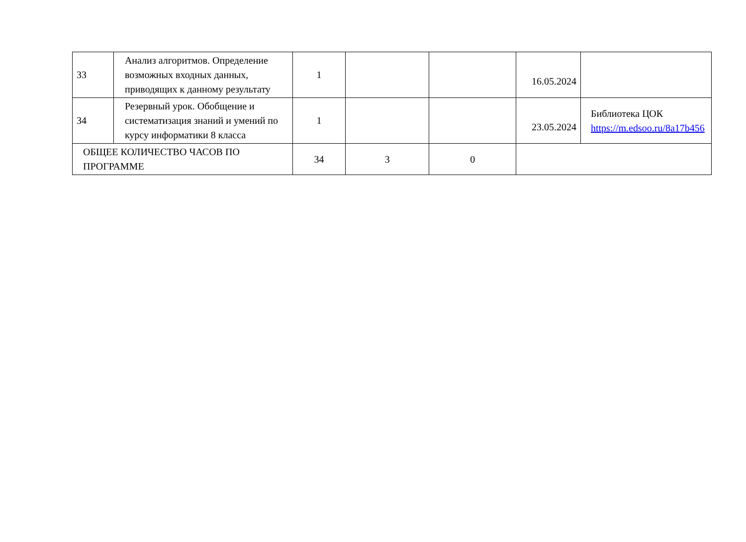| 33 | Анализ алгоритмов. Определение возможных входных данных, приводящих к данному результату | 1 | | | 16.05.2024 | |
| 34 | Резервный урок. Обобщение и систематизация знаний и умений по курсу информатики 8 класса | 1 | | | 23.05.2024 | Библиотека ЦОК https://m.edsoo.ru/8a17b456 |
| ОБЩЕЕ КОЛИЧЕСТВО ЧАСОВ ПО ПРОГРАММЕ | | 34 | 3 | 0 | | |